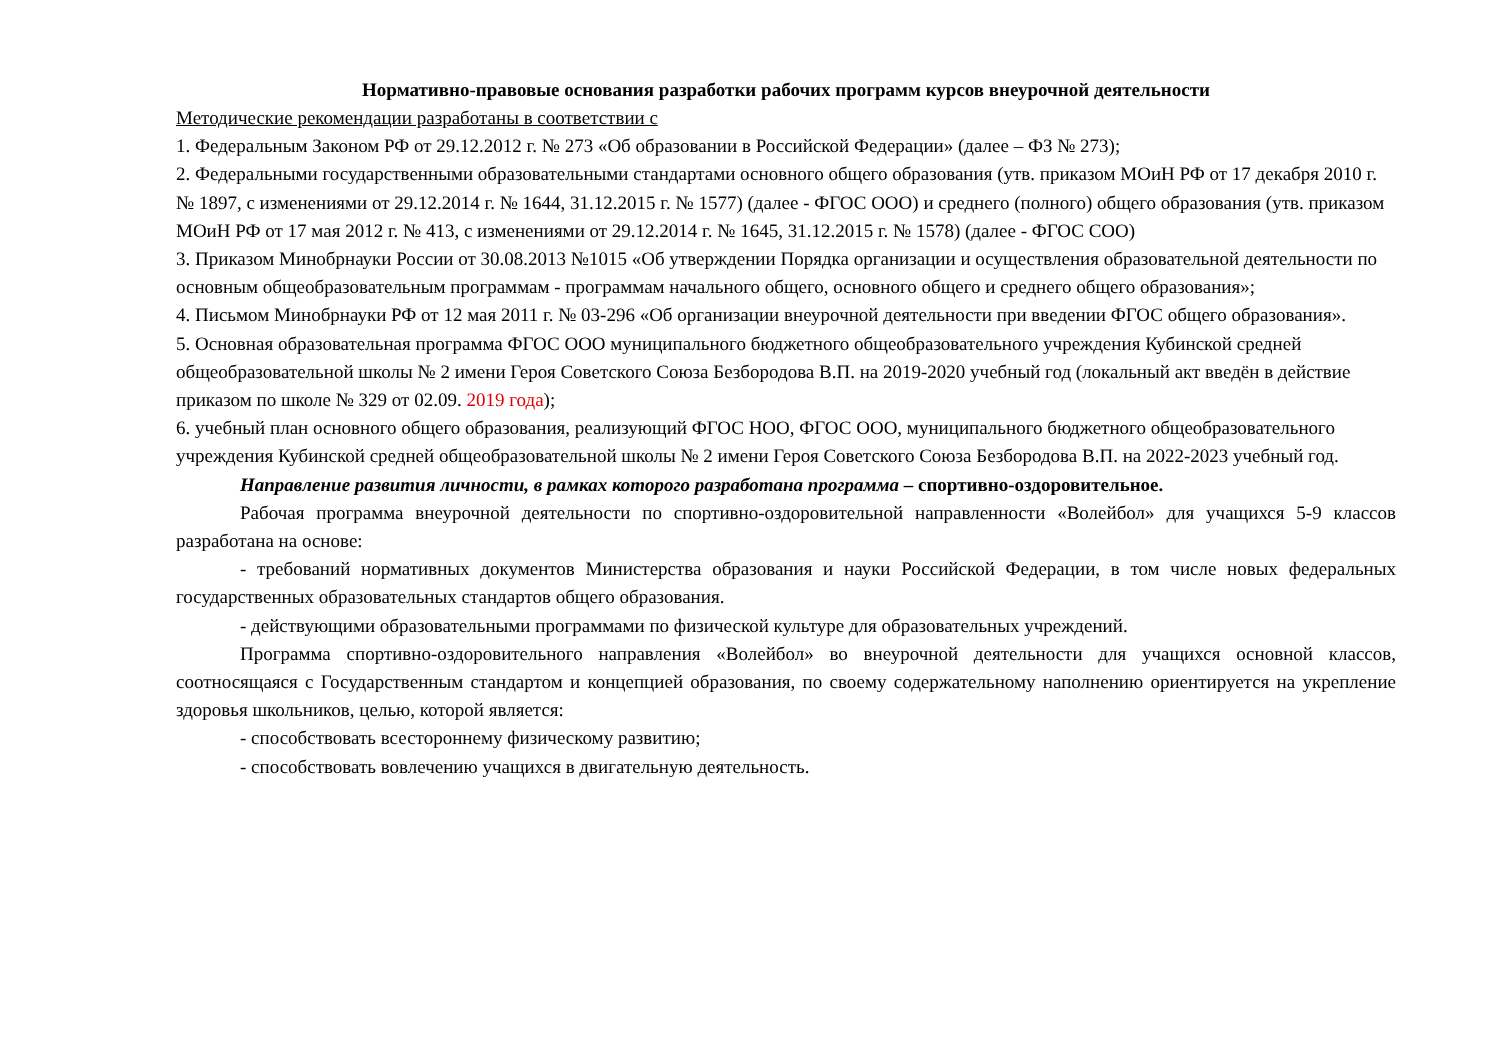Нормативно-правовые основания разработки рабочих программ курсов внеурочной деятельности
Методические рекомендации разработаны в соответствии с
1. Федеральным Законом РФ от 29.12.2012 г. № 273 «Об образовании в Российской Федерации» (далее – ФЗ № 273);
2. Федеральными государственными образовательными стандартами основного общего образования (утв. приказом МОиН РФ от 17 декабря 2010 г. № 1897, с изменениями от 29.12.2014 г. № 1644, 31.12.2015 г. № 1577) (далее - ФГОС ООО) и среднего (полного) общего образования (утв. приказом МОиН РФ от 17 мая 2012 г. № 413, с изменениями от 29.12.2014 г. № 1645, 31.12.2015 г. № 1578) (далее - ФГОС СОО)
3. Приказом Минобрнауки России от 30.08.2013 №1015 «Об утверждении Порядка организации и осуществления образовательной деятельности по основным общеобразовательным программам - программам начального общего, основного общего и среднего общего образования»;
4. Письмом Минобрнауки РФ от 12 мая 2011 г. № 03-296 «Об организации внеурочной деятельности при введении ФГОС общего образования».
5. Основная образовательная программа ФГОС ООО муниципального бюджетного общеобразовательного учреждения Кубинской средней общеобразовательной школы № 2 имени Героя Советского Союза Безбородова В.П. на 2019-2020 учебный год (локальный акт введён в действие приказом по школе № 329 от 02.09. 2019 года);
6. учебный план основного общего образования, реализующий ФГОС НОО, ФГОС ООО, муниципального бюджетного общеобразовательного учреждения Кубинской средней общеобразовательной школы № 2 имени Героя Советского Союза Безбородова В.П. на 2022-2023 учебный год.
Направление развития личности, в рамках которого разработана программа – спортивно-оздоровительное.
Рабочая программа внеурочной деятельности по спортивно-оздоровительной направленности «Волейбол» для учащихся 5-9 классов разработана на основе:
- требований нормативных документов Министерства образования и науки Российской Федерации, в том числе новых федеральных государственных образовательных стандартов общего образования.
- действующими образовательными программами по физической культуре для образовательных учреждений.
Программа спортивно-оздоровительного направления «Волейбол» во внеурочной деятельности для учащихся основной классов, соотносящаяся с Государственным стандартом и концепцией образования, по своему содержательному наполнению ориентируется на укрепление здоровья школьников, целью, которой является:
- способствовать всестороннему физическому развитию;
- способствовать вовлечению учащихся в двигательную деятельность.